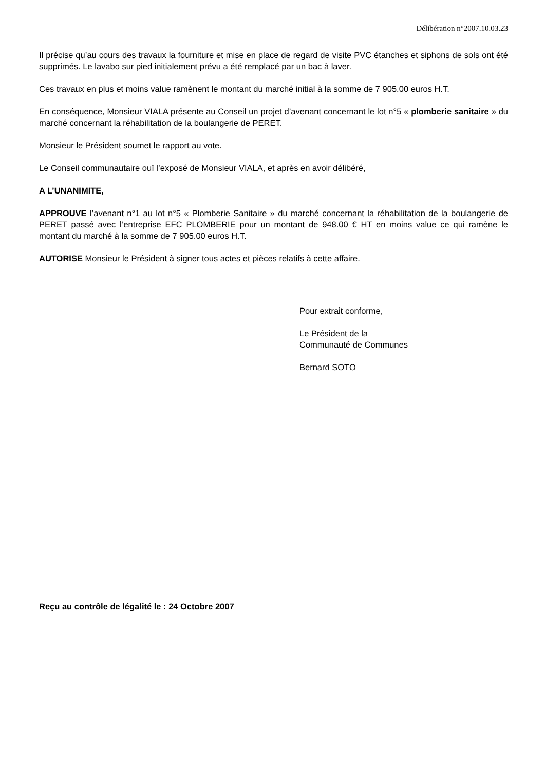Délibération n°2007.10.03.23
Il précise qu’au cours des travaux la fourniture et mise en place de regard de visite PVC étanches et siphons de sols ont été supprimés. Le lavabo sur pied initialement prévu a été remplacé par un bac à laver.
Ces travaux en plus et moins value ramènent le montant du marché initial à la somme de 7 905.00 euros H.T.
En conséquence, Monsieur VIALA présente au Conseil un projet d’avenant concernant le lot n°5 « plomberie sanitaire » du marché concernant la réhabilitation de la boulangerie de PERET.
Monsieur le Président soumet le rapport au vote.
Le Conseil communautaire ouï l’exposé de Monsieur VIALA, et après en avoir délibéré,
A L’UNANIMITE,
APPROUVE l’avenant n°1 au lot n°5 « Plomberie Sanitaire » du marché concernant la réhabilitation de la boulangerie de PERET passé avec l’entreprise EFC PLOMBERIE pour un montant de 948.00 € HT en moins value ce qui ramène le montant du marché à la somme de 7 905.00 euros H.T.
AUTORISE Monsieur le Président à signer tous actes et pièces relatifs à cette affaire.
Pour extrait conforme,
Le Président de la
Communauté de Communes
Bernard SOTO
Reçu au contrôle de légalité le : 24 Octobre 2007